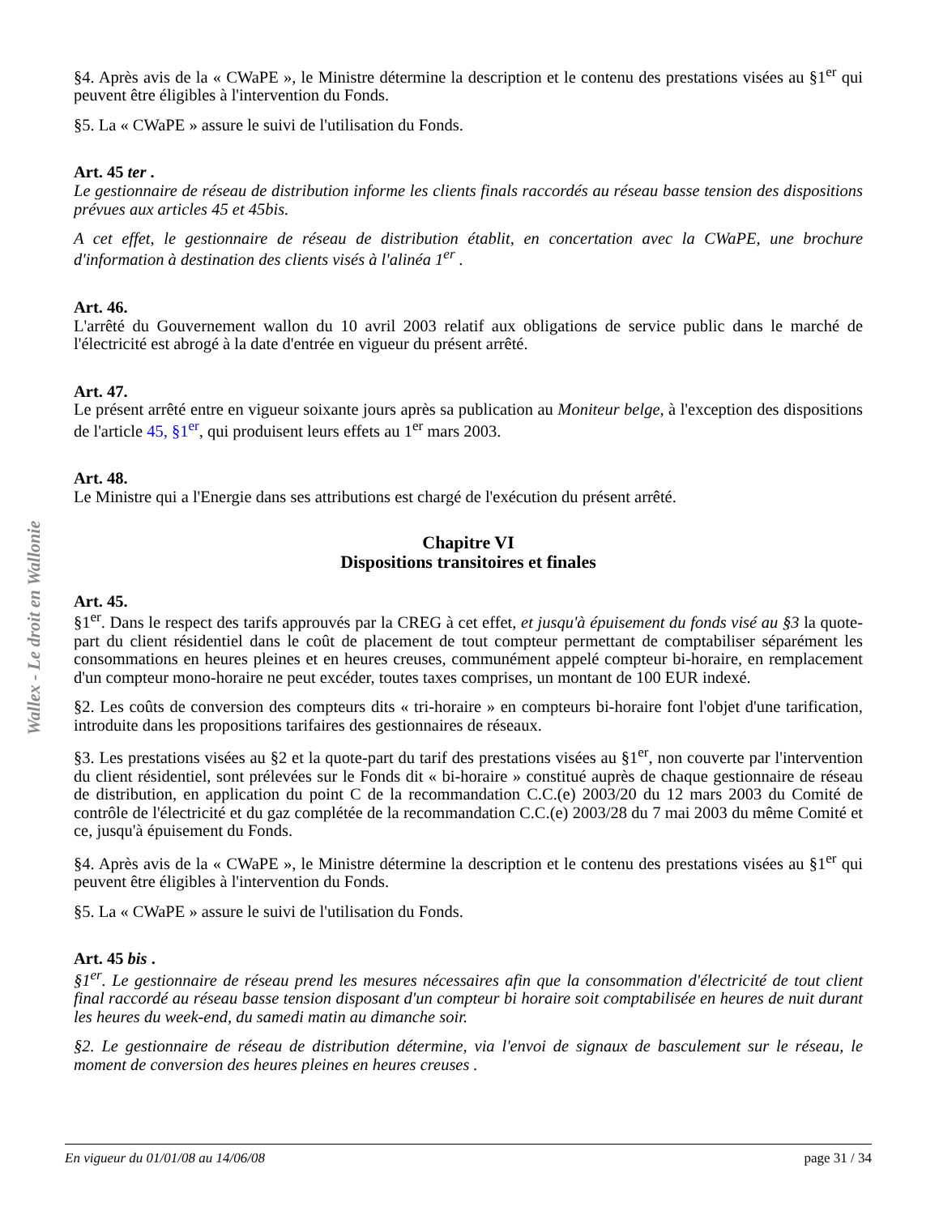Wallex - Le droit en Wallonie
§4. Après avis de la « CWaPE », le Ministre détermine la description et le contenu des prestations visées au §1<sup>er</sup> qui peuvent être éligibles à l'intervention du Fonds.
§5. La « CWaPE » assure le suivi de l'utilisation du Fonds.
Art. 45 ter .
Le gestionnaire de réseau de distribution informe les clients finals raccordés au réseau basse tension des dispositions prévues aux articles 45 et 45bis.
A cet effet, le gestionnaire de réseau de distribution établit, en concertation avec la CWaPE, une brochure d'information à destination des clients visés à l'alinéa 1<sup>er</sup> .
Art. 46.
L'arrêté du Gouvernement wallon du 10 avril 2003 relatif aux obligations de service public dans le marché de l'électricité est abrogé à la date d'entrée en vigueur du présent arrêté.
Art. 47.
Le présent arrêté entre en vigueur soixante jours après sa publication au Moniteur belge, à l'exception des dispositions de l'article 45, §1<sup>er</sup>, qui produisent leurs effets au 1<sup>er</sup> mars 2003.
Art. 48.
Le Ministre qui a l'Energie dans ses attributions est chargé de l'exécution du présent arrêté.
Chapitre VI
Dispositions transitoires et finales
Art. 45.
§1<sup>er</sup>. Dans le respect des tarifs approuvés par la CREG à cet effet, et jusqu'à épuisement du fonds visé au §3 la quote-part du client résidentiel dans le coût de placement de tout compteur permettant de comptabiliser séparément les consommations en heures pleines et en heures creuses, communément appelé compteur bi-horaire, en remplacement d'un compteur mono-horaire ne peut excéder, toutes taxes comprises, un montant de 100 EUR indexé.
§2. Les coûts de conversion des compteurs dits « tri-horaire » en compteurs bi-horaire font l'objet d'une tarification, introduite dans les propositions tarifaires des gestionnaires de réseaux.
§3. Les prestations visées au §2 et la quote-part du tarif des prestations visées au §1<sup>er</sup>, non couverte par l'intervention du client résidentiel, sont prélevées sur le Fonds dit « bi-horaire » constitué auprès de chaque gestionnaire de réseau de distribution, en application du point C de la recommandation C.C.(e) 2003/20 du 12 mars 2003 du Comité de contrôle de l'électricité et du gaz complétée de la recommandation C.C.(e) 2003/28 du 7 mai 2003 du même Comité et ce, jusqu'à épuisement du Fonds.
§4. Après avis de la « CWaPE », le Ministre détermine la description et le contenu des prestations visées au §1<sup>er</sup> qui peuvent être éligibles à l'intervention du Fonds.
§5. La « CWaPE » assure le suivi de l'utilisation du Fonds.
Art. 45 bis .
§1<sup>er</sup>. Le gestionnaire de réseau prend les mesures nécessaires afin que la consommation d'électricité de tout client final raccordé au réseau basse tension disposant d'un compteur bi horaire soit comptabilisée en heures de nuit durant les heures du week-end, du samedi matin au dimanche soir.
§2. Le gestionnaire de réseau de distribution détermine, via l'envoi de signaux de basculement sur le réseau, le moment de conversion des heures pleines en heures creuses .
En vigueur du 01/01/08 au 14/06/08 page 31 / 34